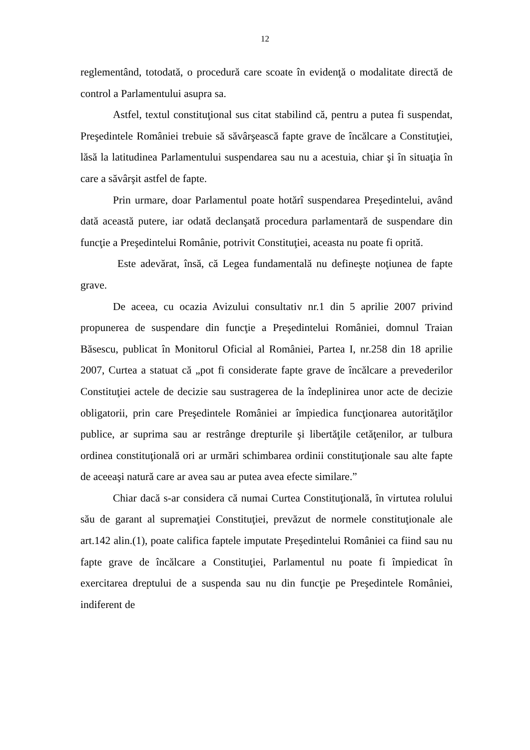12
reglementând, totodată, o procedură care scoate în evidenţă o modalitate directă de control a Parlamentului asupra sa.
Astfel, textul constituţional sus citat stabilind că, pentru a putea fi suspendat, Preşedintele României trebuie să săvârşească fapte grave de încălcare a Constituţiei, lăsă la latitudinea Parlamentului suspendarea sau nu a acestuia, chiar şi în situaţia în care a săvârşit astfel de fapte.
Prin urmare, doar Parlamentul poate hotărî suspendarea Preşedintelui, având dată această putere, iar odată declanşată procedura parlamentară de suspendare din funcţie a Preşedintelui Românie, potrivit Constituţiei, aceasta nu poate fi oprită.
Este adevărat, însă, că Legea fundamentală nu defineşte noţiunea de fapte grave.
De aceea, cu ocazia Avizului consultativ nr.1 din 5 aprilie 2007 privind propunerea de suspendare din funcţie a Preşedintelui României, domnul Traian Băsescu, publicat în Monitorul Oficial al României, Partea I, nr.258 din 18 aprilie 2007, Curtea a statuat că „pot fi considerate fapte grave de încălcare a prevederilor Constituţiei actele de decizie sau sustragerea de la îndeplinirea unor acte de decizie obligatorii, prin care Preşedintele României ar împiedica funcţionarea autorităţilor publice, ar suprima sau ar restrânge drepturile şi libertăţile cetăţenilor, ar tulbura ordinea constituţională ori ar urmări schimbarea ordinii constituţionale sau alte fapte de aceeaşi natură care ar avea sau ar putea avea efecte similare.”
Chiar dacă s-ar considera că numai Curtea Constituţională, în virtutea rolului său de garant al supremaţiei Constituţiei, prevăzut de normele constituţionale ale art.142 alin.(1), poate califica faptele imputate Preşedintelui României ca fiind sau nu fapte grave de încălcare a Constituţiei, Parlamentul nu poate fi împiedicat în exercitarea dreptului de a suspenda sau nu din funcţie pe Preşedintele României, indiferent de